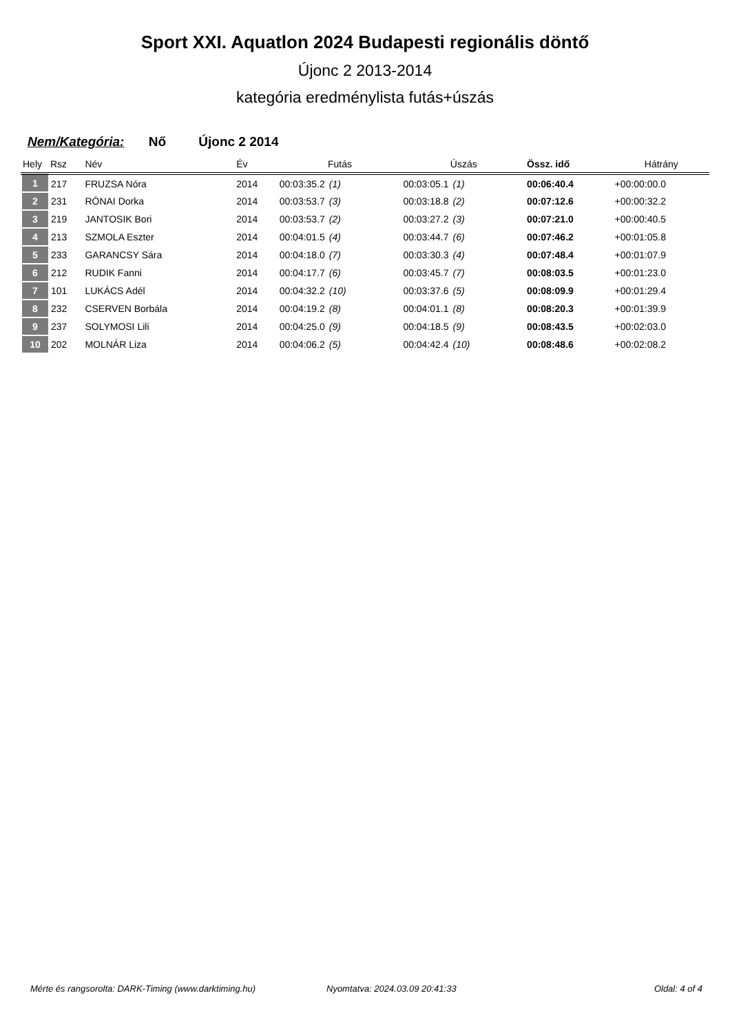Sport XXI. Aquatlon 2024 Budapesti regionális döntő
Újonc 2 2013-2014
kategória eredménylista futás+úszás
Nem/Kategória: Nő Újonc 2 2014
| Hely | Rsz | Név | Év | Futás | Úszás | Össz. idő | Hátrány |
| --- | --- | --- | --- | --- | --- | --- | --- |
| 1 | 217 | FRUZSA Nóra | 2014 | 00:03:35.2 (1) | 00:03:05.1 (1) | 00:06:40.4 | +00:00:00.0 |
| 2 | 231 | RÓNAI Dorka | 2014 | 00:03:53.7 (3) | 00:03:18.8 (2) | 00:07:12.6 | +00:00:32.2 |
| 3 | 219 | JANTOSIK Bori | 2014 | 00:03:53.7 (2) | 00:03:27.2 (3) | 00:07:21.0 | +00:00:40.5 |
| 4 | 213 | SZMOLA Eszter | 2014 | 00:04:01.5 (4) | 00:03:44.7 (6) | 00:07:46.2 | +00:01:05.8 |
| 5 | 233 | GARANCSY Sára | 2014 | 00:04:18.0 (7) | 00:03:30.3 (4) | 00:07:48.4 | +00:01:07.9 |
| 6 | 212 | RUDIK Fanni | 2014 | 00:04:17.7 (6) | 00:03:45.7 (7) | 00:08:03.5 | +00:01:23.0 |
| 7 | 101 | LUKÁCS Adél | 2014 | 00:04:32.2 (10) | 00:03:37.6 (5) | 00:08:09.9 | +00:01:29.4 |
| 8 | 232 | CSERVEN Borbála | 2014 | 00:04:19.2 (8) | 00:04:01.1 (8) | 00:08:20.3 | +00:01:39.9 |
| 9 | 237 | SOLYMOSI Lili | 2014 | 00:04:25.0 (9) | 00:04:18.5 (9) | 00:08:43.5 | +00:02:03.0 |
| 10 | 202 | MOLNÁR Liza | 2014 | 00:04:06.2 (5) | 00:04:42.4 (10) | 00:08:48.6 | +00:02:08.2 |
Mérte és rangsorolta: DARK-Timing (www.darktiming.hu) Nyomtatva: 2024.03.09 20:41:33 Oldal: 4 of 4